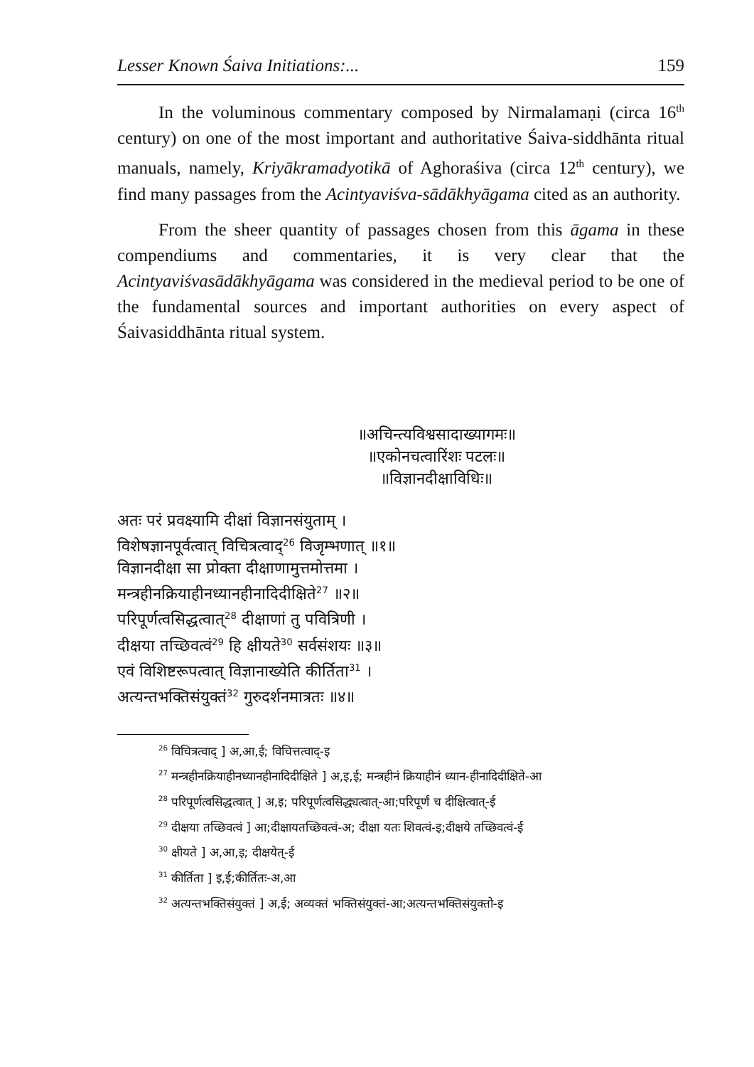Lesser Known Śaiva Initiations:... 159
In the voluminous commentary composed by Nirmalamaṇi (circa 16<sup>th</sup> century) on one of the most important and authoritative Śaiva-siddhānta ritual manuals, namely, Kriyākramadyotikā of Aghoraśiva (circa 12<sup>th</sup> century), we find many passages from the Acintyaviśva-sādākhyāgama cited as an authority.
From the sheer quantity of passages chosen from this āgama in these compendiums and commentaries, it is very clear that the Acintyaviśvasādākhyāgama was considered in the medieval period to be one of the fundamental sources and important authorities on every aspect of Śaivasiddhānta ritual system.
॥अचिन्त्यविश्वसादाख्यागमः॥
॥एकोनचत्वारिंशः पटलः॥
॥विज्ञानदीक्षाविधिः॥
अतः परं प्रवक्ष्यामि दीक्षां विज्ञानसंयुताम् ।
विशेषज्ञानपूर्वत्वात् विचित्रत्वाद्<sup>26</sup> विजृम्भणात् ॥१॥
विज्ञानदीक्षा सा प्रोक्ता दीक्षाणामुत्तमोत्तमा ।
मन्त्रहीनक्रियाहीनध्यानहीनादिदीक्षिते<sup>27</sup> ॥२॥
परिपूर्णत्वसिद्धत्वात्<sup>28</sup> दीक्षाणां तु पवित्रिणी ।
दीक्षया तच्छिवत्वं<sup>29</sup> हि क्षीयते<sup>30</sup> सर्वसंशयः ॥३॥
एवं विशिष्टरूपत्वात् विज्ञानाख्येति कीर्तिता<sup>31</sup> ।
अत्यन्तभक्तिसंयुक्तं<sup>32</sup> गुरुदर्शनमात्रतः ॥४॥
<sup>26</sup> विचित्रत्वाद् ] अ,आ,ई; विचित्तत्वाद्-इ
<sup>27</sup> मन्त्रहीनक्रियाहीनध्यानहीनादिदीक्षिते ] अ,इ,ई; मन्त्रहीनं क्रियाहीनं ध्यान-हीनादिदीक्षिते-आ
<sup>28</sup> परिपूर्णत्वसिद्धत्वात् ] अ,इ; परिपूर्णत्वसिद्ध्यत्वात्-आ;परिपूर्णं च दीक्षित्वात्-ई
<sup>29</sup> दीक्षया तच्छिवत्वं ] आ;दीक्षायतच्छिवत्वं-अ; दीक्षा यतः शिवत्वं-इ;दीक्षये तच्छिवत्वं-ई
<sup>30</sup> क्षीयते ] अ,आ,इ; दीक्षयेत्-ई
<sup>31</sup> कीर्तिता ] इ,ई;कीर्तितः-अ,आ
<sup>32</sup> अत्यन्तभक्तिसंयुक्तं ] अ,ई; अव्यक्तं भक्तिसंयुक्तं-आ;अत्यन्तभक्तिसंयुक्तो-इ